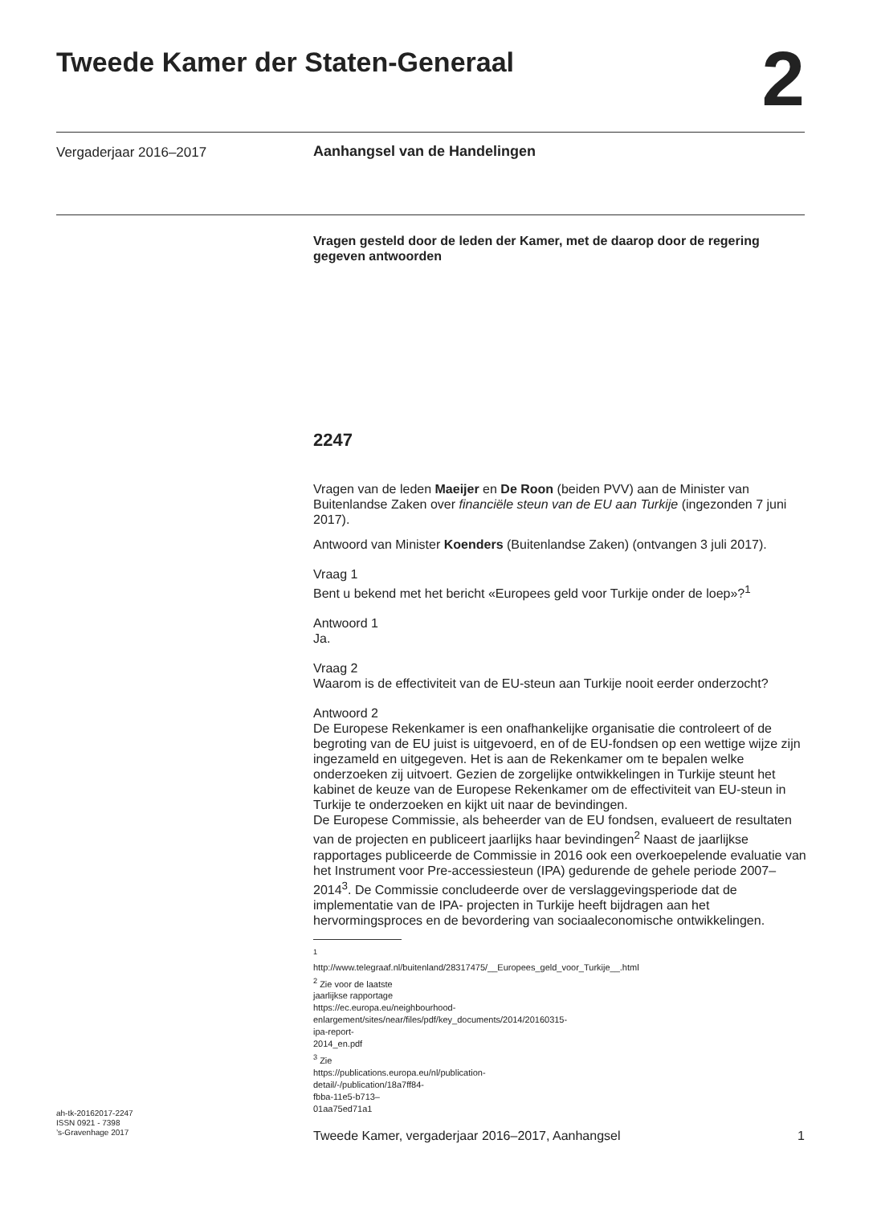Tweede Kamer der Staten-Generaal
2
Vergaderjaar 2016–2017 Aanhangsel van de Handelingen
Vragen gesteld door de leden der Kamer, met de daarop door de regering gegeven antwoorden
2247
Vragen van de leden Maeijer en De Roon (beiden PVV) aan de Minister van Buitenlandse Zaken over financiële steun van de EU aan Turkije (ingezonden 7 juni 2017).
Antwoord van Minister Koenders (Buitenlandse Zaken) (ontvangen 3 juli 2017).
Vraag 1
Bent u bekend met het bericht «Europees geld voor Turkije onder de loep»?<sup>1</sup>
Antwoord 1
Ja.
Vraag 2
Waarom is de effectiviteit van de EU-steun aan Turkije nooit eerder onderzocht?
Antwoord 2
De Europese Rekenkamer is een onafhankelijke organisatie die controleert of de begroting van de EU juist is uitgevoerd, en of de EU-fondsen op een wettige wijze zijn ingezameld en uitgegeven. Het is aan de Rekenkamer om te bepalen welke onderzoeken zij uitvoert. Gezien de zorgelijke ontwikkelingen in Turkije steunt het kabinet de keuze van de Europese Rekenkamer om de effectiviteit van EU-steun in Turkije te onderzoeken en kijkt uit naar de bevindingen.
De Europese Commissie, als beheerder van de EU fondsen, evalueert de resultaten van de projecten en publiceert jaarlijks haar bevindingen<sup>2</sup> Naast de jaarlijkse rapportages publiceerde de Commissie in 2016 ook een overkoepelende evaluatie van het Instrument voor Pre-accessiesteun (IPA) gedurende de gehele periode 2007–2014<sup>3</sup>. De Commissie concludeerde over de verslaggevingsperiode dat de implementatie van de IPA- projecten in Turkije heeft bijdragen aan het hervormingsproces en de bevordering van sociaaleconomische ontwikkelingen.
<sup>1</sup> http://www.telegraaf.nl/buitenland/28317475/__Europees_geld_voor_Turkije__.html
<sup>2</sup> Zie voor de laatste jaarlijkse rapportage https://ec.europa.eu/neighbourhood-enlargement/sites/near/files/pdf/key_documents/2014/20160315-ipa-report-2014_en.pdf
<sup>3</sup> Zie https://publications.europa.eu/nl/publication-detail/-/publication/18a7ff84-fbba-11e5-b713–01aa75ed71a1
ah-tk-20162017-2247
ISSN 0921 - 7398
’s-Gravenhage 2017
Tweede Kamer, vergaderjaar 2016–2017, Aanhangsel 1